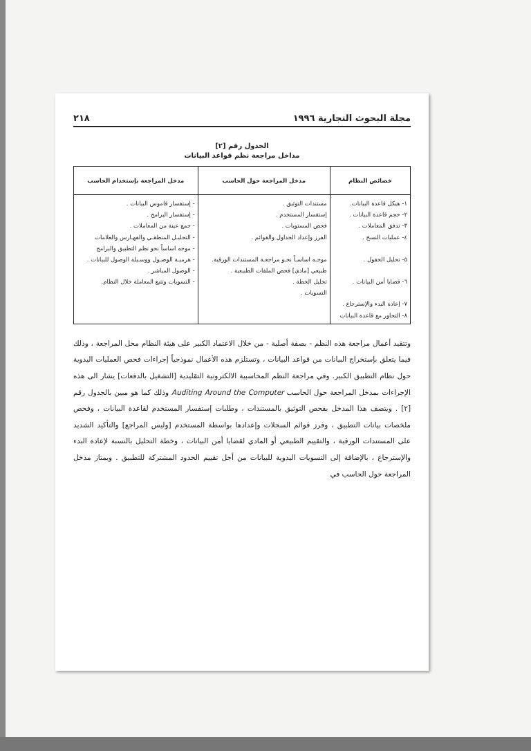مجلة البحوث التجارية ١٩٩٦ ٢١٨
الجدول رقم [٢]
مداخل مراجعة نظم قواعد البيانات
| خصائص النظام | مدخل المراجعة حول الحاسب | مدخل المراجعة بإستخدام الحاسب |
| --- | --- | --- |
| ١- هيكل قاعدة البيانات. ٢- حجم قاعدة البيانات . ٣- تدفق المعاملات . ٤- عمليات النسخ . ٥- تحليل الحقول . ٦- قضايا أمن البيانات . ٧- إعادة البدء والإسترجاع . ٨- التحاور مع قاعدة البيانات | مستندات التوثيق . إستقسار المستخدم . فحص المستويات . الفرز وإعداد الجداول والقوائم . موجـه اساسـاً نحـو مراجعـة المستندات الورقية. طبيعي [مادي] فحص الملفات الطبيعية . تحليل الخطة . التسويات . | - إستفسار قاموس البيانات . - إستفسار البرامج . - جمع عينة من المعاملات . - التحليـل المنطقـي والفهـارس والعلامات - موجه اساساً نحو نظم التطبيق والبرامج - هرميـة الوصـول ووسـيلة الوصول للبيانات . - الوصول المباشر . - التسويات وتتبع المعاملة خلال النظام. |
وتتقيد أعمال مراجعة هذه النظم - بصفة أصلية - من خلال الاعتماد الكبير على هيئة النظام محل المراجعة ، وذلك فيما يتعلق بإستخراج البيانات من قواعد البيانات ، وتستلزم هذه الأعمال نموذجياً إجراءات فحص العمليات اليدوية حول نظام التطبيق الكبير. وفي مراجعة النظم المحاسبية الالكترونية التقليدية [التشغيل بالدفعات] يشار الى هذه الإجراءات بمدخل المراجعة حول الحاسب Auditing Around the Computer وذلك كما هو مبين بالجدول رقم [٢] . ويتصف هذا المدخل بفحص التوثيق بالمستندات ، وطلبات إستفسار المستخدم لقاعدة البيانات ، وفحص ملخصات بيانات التطبيق ، وفرز قوائم السجلات وإعدادها بواسطة المستخدم [وليس المراجع] والتأكيد الشديد على المستندات الورقية ، والتقييم الطبيعي أو المادي لقضايا أمن البيانات ، وخطة التحليل بالنسبة لإعادة البدء والإسترجاع ، بالإضافة إلى التسويات اليدوية للبيانات من أجل تقييم الحدود المشتركة للتطبيق . ويمتاز مدخل المراجعة حول الحاسب في